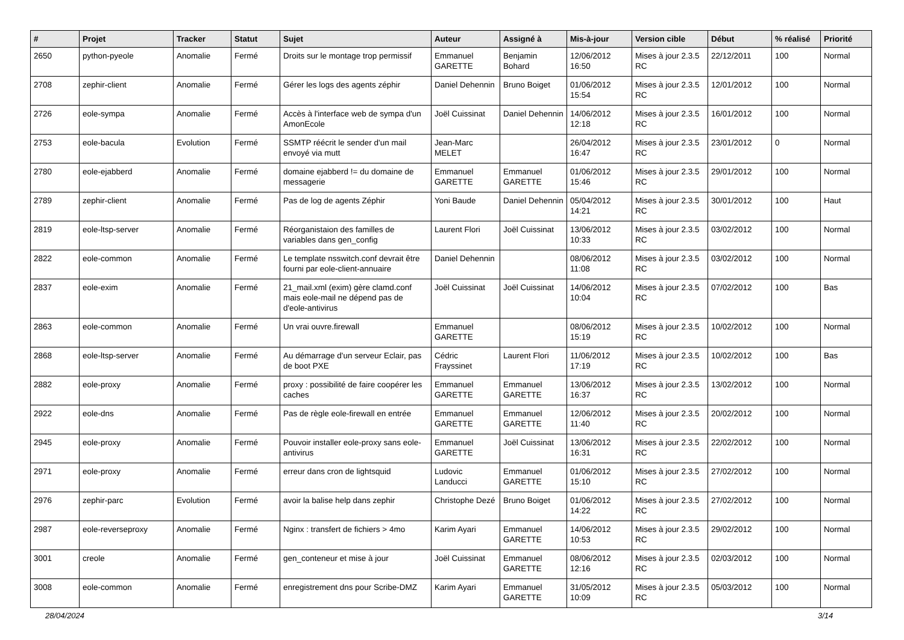| # | Projet | Tracker | Statut | Sujet | Auteur | Assigné à | Mis-à-jour | Version cible | Début | % réalisé | Priorité |
| --- | --- | --- | --- | --- | --- | --- | --- | --- | --- | --- | --- |
| 2650 | python-pyeole | Anomalie | Fermé | Droits sur le montage trop permissif | Emmanuel GARETTE | Benjamin Bohard | 12/06/2012 16:50 | Mises à jour 2.3.5 RC | 22/12/2011 | 100 | Normal |
| 2708 | zephir-client | Anomalie | Fermé | Gérer les logs des agents zéphir | Daniel Dehennin | Bruno Boiget | 01/06/2012 15:54 | Mises à jour 2.3.5 RC | 12/01/2012 | 100 | Normal |
| 2726 | eole-sympa | Anomalie | Fermé | Accès à l'interface web de sympa d'un AmonEcole | Joël Cuissinat | Daniel Dehennin | 14/06/2012 12:18 | Mises à jour 2.3.5 RC | 16/01/2012 | 100 | Normal |
| 2753 | eole-bacula | Evolution | Fermé | SSMTP réécrit le sender d'un mail envoyé via mutt | Jean-Marc MELET | | 26/04/2012 16:47 | Mises à jour 2.3.5 RC | 23/01/2012 | 0 | Normal |
| 2780 | eole-ejabberd | Anomalie | Fermé | domaine ejabberd != du domaine de messagerie | Emmanuel GARETTE | Emmanuel GARETTE | 01/06/2012 15:46 | Mises à jour 2.3.5 RC | 29/01/2012 | 100 | Normal |
| 2789 | zephir-client | Anomalie | Fermé | Pas de log de agents Zéphir | Yoni Baude | Daniel Dehennin | 05/04/2012 14:21 | Mises à jour 2.3.5 RC | 30/01/2012 | 100 | Haut |
| 2819 | eole-ltsp-server | Anomalie | Fermé | Réorganistaion des familles de variables dans gen_config | Laurent Flori | Joël Cuissinat | 13/06/2012 10:33 | Mises à jour 2.3.5 RC | 03/02/2012 | 100 | Normal |
| 2822 | eole-common | Anomalie | Fermé | Le template nsswitch.conf devrait être fourni par eole-client-annuaire | Daniel Dehennin | | 08/06/2012 11:08 | Mises à jour 2.3.5 RC | 03/02/2012 | 100 | Normal |
| 2837 | eole-exim | Anomalie | Fermé | 21_mail.xml (exim) gère clamd.conf mais eole-mail ne dépend pas de d'eole-antivirus | Joël Cuissinat | Joël Cuissinat | 14/06/2012 10:04 | Mises à jour 2.3.5 RC | 07/02/2012 | 100 | Bas |
| 2863 | eole-common | Anomalie | Fermé | Un vrai ouvre.firewall | Emmanuel GARETTE | | 08/06/2012 15:19 | Mises à jour 2.3.5 RC | 10/02/2012 | 100 | Normal |
| 2868 | eole-ltsp-server | Anomalie | Fermé | Au démarrage d'un serveur Eclair, pas de boot PXE | Cédric Frayssinet | Laurent Flori | 11/06/2012 17:19 | Mises à jour 2.3.5 RC | 10/02/2012 | 100 | Bas |
| 2882 | eole-proxy | Anomalie | Fermé | proxy : possibilité de faire coopérer les caches | Emmanuel GARETTE | Emmanuel GARETTE | 13/06/2012 16:37 | Mises à jour 2.3.5 RC | 13/02/2012 | 100 | Normal |
| 2922 | eole-dns | Anomalie | Fermé | Pas de règle eole-firewall en entrée | Emmanuel GARETTE | Emmanuel GARETTE | 12/06/2012 11:40 | Mises à jour 2.3.5 RC | 20/02/2012 | 100 | Normal |
| 2945 | eole-proxy | Anomalie | Fermé | Pouvoir installer eole-proxy sans eole-antivirus | Emmanuel GARETTE | Joël Cuissinat | 13/06/2012 16:31 | Mises à jour 2.3.5 RC | 22/02/2012 | 100 | Normal |
| 2971 | eole-proxy | Anomalie | Fermé | erreur dans cron de lightsquid | Ludovic Landucci | Emmanuel GARETTE | 01/06/2012 15:10 | Mises à jour 2.3.5 RC | 27/02/2012 | 100 | Normal |
| 2976 | zephir-parc | Evolution | Fermé | avoir la balise help dans zephir | Christophe Dezé | Bruno Boiget | 01/06/2012 14:22 | Mises à jour 2.3.5 RC | 27/02/2012 | 100 | Normal |
| 2987 | eole-reverseproxy | Anomalie | Fermé | Nginx : transfert de fichiers > 4mo | Karim Ayari | Emmanuel GARETTE | 14/06/2012 10:53 | Mises à jour 2.3.5 RC | 29/02/2012 | 100 | Normal |
| 3001 | creole | Anomalie | Fermé | gen_conteneur et mise à jour | Joël Cuissinat | Emmanuel GARETTE | 08/06/2012 12:16 | Mises à jour 2.3.5 RC | 02/03/2012 | 100 | Normal |
| 3008 | eole-common | Anomalie | Fermé | enregistrement dns pour Scribe-DMZ | Karim Ayari | Emmanuel GARETTE | 31/05/2012 10:09 | Mises à jour 2.3.5 RC | 05/03/2012 | 100 | Normal |
28/04/2024 3/14